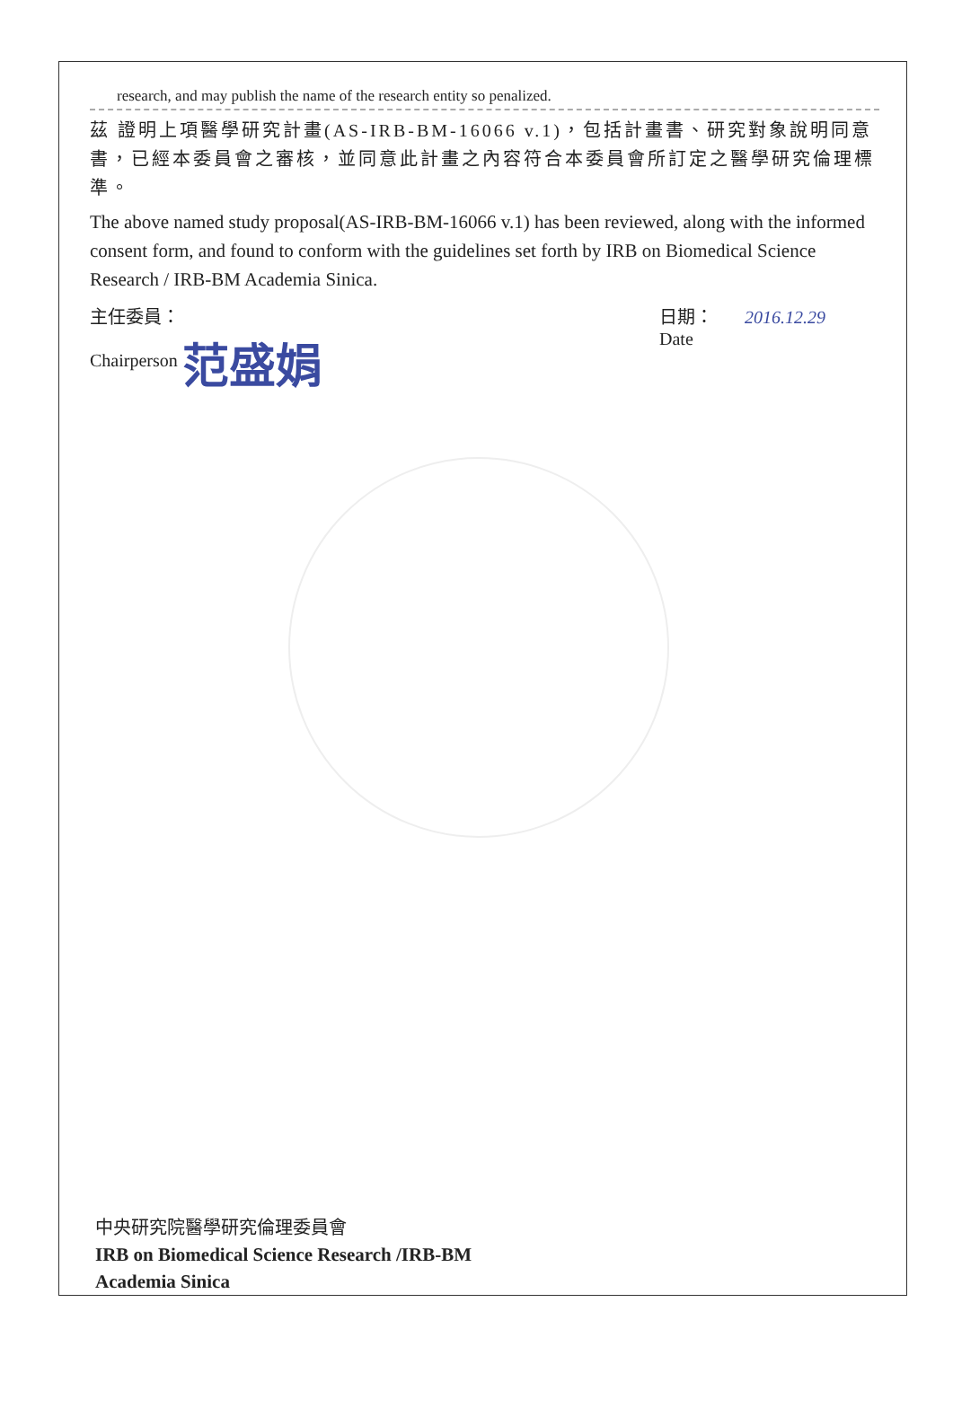research, and may publish the name of the research entity so penalized.
茲 證明上項醫學研究計畫(AS-IRB-BM-16066 v.1)，包括計畫書、研究對象說明同意書，已經本委員會之審核，並同意此計畫之內容符合本委員會所訂定之醫學研究倫理標準。
The above named study proposal(AS-IRB-BM-16066 v.1) has been reviewed, along with the informed consent form, and found to conform with the guidelines set forth by IRB on Biomedical Science Research / IRB-BM Academia Sinica.
主任委員：
Chairperson 范盛娟
日期： 2016.12.29
Date
中央研究院醫學研究倫理委員會
IRB on Biomedical Science Research /IRB-BM
Academia Sinica